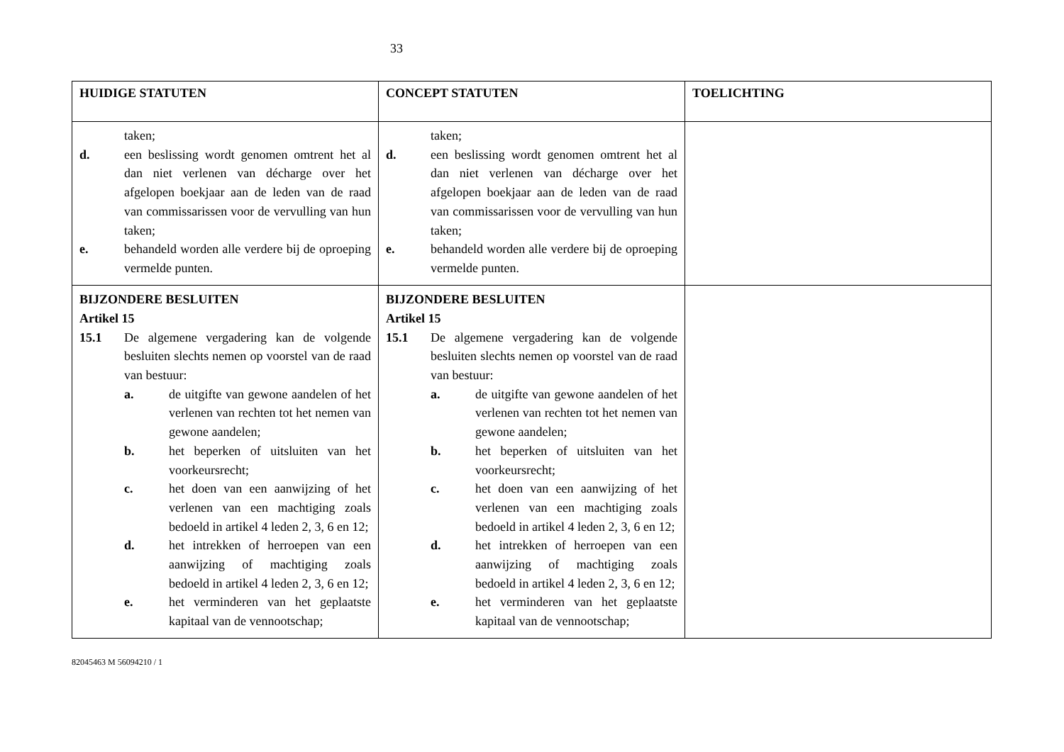33
| HUIDIGE STATUTEN | CONCEPT STATUTEN | TOELICHTING |
| --- | --- | --- |
| taken; d. een beslissing wordt genomen omtrent het al dan niet verlenen van décharge over het afgelopen boekjaar aan de leden van de raad van commissarissen voor de vervulling van hun taken; e. behandeld worden alle verdere bij de oproeping vermelde punten. | taken; d. een beslissing wordt genomen omtrent het al dan niet verlenen van décharge over het afgelopen boekjaar aan de leden van de raad van commissarissen voor de vervulling van hun taken; e. behandeld worden alle verdere bij de oproeping vermelde punten. | |
| BIJZONDERE BESLUITEN Artikel 15 15.1 De algemene vergadering kan de volgende besluiten slechts nemen op voorstel van de raad van bestuur: a. de uitgifte van gewone aandelen of het verlenen van rechten tot het nemen van gewone aandelen; b. het beperken of uitsluiten van het voorkeursrecht; c. het doen van een aanwijzing of het verlenen van een machtiging zoals bedoeld in artikel 4 leden 2, 3, 6 en 12; d. het intrekken of herroepen van een aanwijzing of machtiging zoals bedoeld in artikel 4 leden 2, 3, 6 en 12; e. het verminderen van het geplaatste kapitaal van de vennootschap; | BIJZONDERE BESLUITEN Artikel 15 15.1 De algemene vergadering kan de volgende besluiten slechts nemen op voorstel van de raad van bestuur: a. de uitgifte van gewone aandelen of het verlenen van rechten tot het nemen van gewone aandelen; b. het beperken of uitsluiten van het voorkeursrecht; c. het doen van een aanwijzing of het verlenen van een machtiging zoals bedoeld in artikel 4 leden 2, 3, 6 en 12; d. het intrekken of herroepen van een aanwijzing of machtiging zoals bedoeld in artikel 4 leden 2, 3, 6 en 12; e. het verminderen van het geplaatste kapitaal van de vennootschap; | |
82045463 M 56094210 / 1